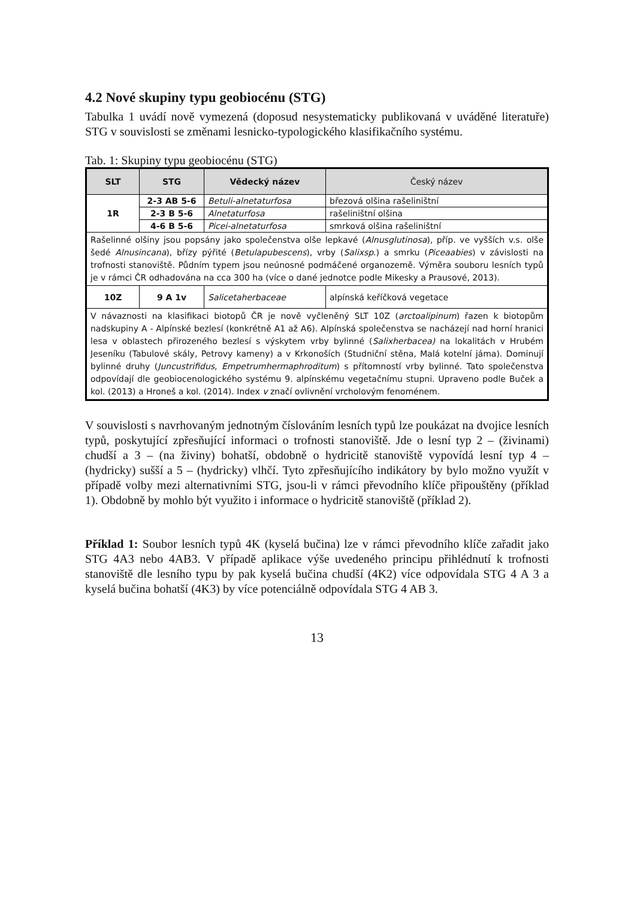4.2 Nové skupiny typu geobiocénu (STG)
Tabulka 1 uvádí nově vymezená (doposud nesystematicky publikovaná v uváděné literatuře) STG v souvislosti se změnami lesnicko-typologického klasifikačního systému.
Tab. 1: Skupiny typu geobiocénu (STG)
| SLT | STG | Vědecký název | Český název |
| --- | --- | --- | --- |
| 1R | 2-3 AB 5-6 | Betuli-alnetaturfosa | březová olšina rašeliništní |
| | 2-3 B 5-6 | Alnetaturfosa | rašeliništní olšina |
| | 4-6 B 5-6 | Picei-alnetaturfosa | smrková olšina rašeliništní |
| Rašelinné olšiny jsou popsány jako společenstva olše lepkavé ( Alnusglutinosa ), příp. ve vyšších v.s. olše šedé Alnusincana ), břízy pýřité ( Betulapubescens ), vrby ( Salixsp .) a smrku ( Piceaabies ) v závislosti na trofnosti stanoviště. Půdním typem jsou neúnosné podmáčené organozemě. Výměra souboru lesních typů je v rámci ČR odhadována na cca 300 ha (více o dané jednotce podle Mikesky a Prausové, 2013). | | | |
| 10Z | 9 A 1v | Salicetaherbaceae | alpínská keříčková vegetace |
| V návaznosti na klasifikaci biotopů ČR je nově vyčleněný SLT 10Z ( arctoalipinum ) řazen k biotopům nadskupiny A - Alpínské bezlesí (konkrétně A1 až A6). Alpínská společenstva se nacházejí nad horní hranici lesa v oblastech přirozeného bezlesí s výskytem vrby bylinné ( Salixherbacea) na lokalitách v Hrubém Jeseníku (Tabulové skály, Petrovy kameny) a v Krkonoších (Studniční stěna, Malá kotelní jáma). Dominují bylinné druhy ( Juncustrifidus , Empetrumhermaphroditum ) s přítomností vrby bylinné. Tato společenstva odpovídají dle geobiocenologického systému 9. alpínskému vegetačnímu stupni. Upraveno podle Buček a kol. (2013) a Hroneš a kol. (2014). Index v značí ovlivnění vrcholovým fenoménem. | | | |
V souvislosti s navrhovaným jednotným číslováním lesních typů lze poukázat na dvojice lesních typů, poskytující zpřesňující informaci o trofnosti stanoviště. Jde o lesní typ 2 – (živinami) chudší a 3 – (na živiny) bohatší, obdobně o hydricitě stanoviště vypovídá lesní typ 4 – (hydricky) sušší a 5 – (hydricky) vlhčí. Tyto zpřesňujícího indikátory by bylo možno využít v případě volby mezi alternativními STG, jsou-li v rámci převodního klíče připouštěny (příklad 1). Obdobně by mohlo být využito i informace o hydricitě stanoviště (příklad 2).
Příklad 1: Soubor lesních typů 4K (kyselá bučina) lze v rámci převodního klíče zařadit jako STG 4A3 nebo 4AB3. V případě aplikace výše uvedeného principu přihlédnutí k trofnosti stanoviště dle lesního typu by pak kyselá bučina chudší (4K2) více odpovídala STG 4 A 3 a kyselá bučina bohatší (4K3) by více potenciálně odpovídala STG 4 AB 3.
13